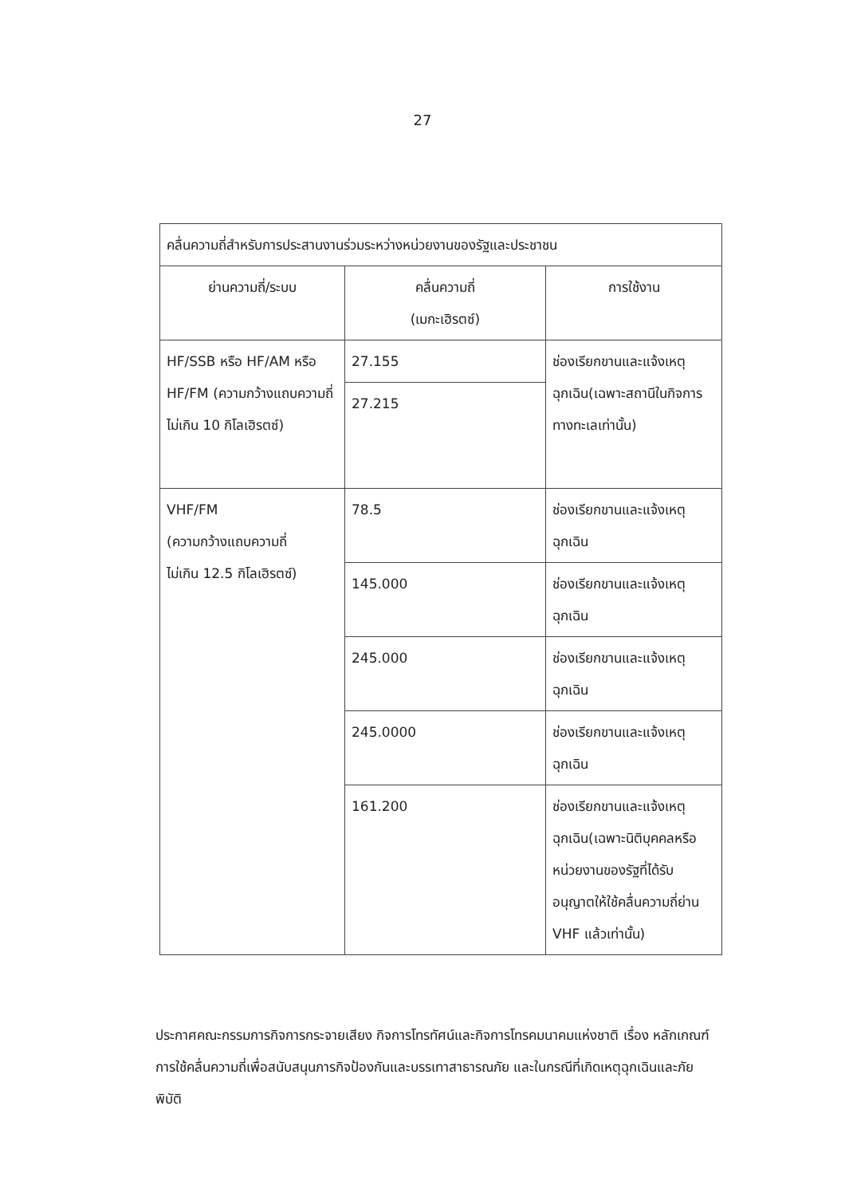27
| คลื่นความถี่สำหรับการประสานงานร่วมระหว่างหน่วยงานของรัฐและประชาชน | | |
| --- | --- | --- |
| ย่านความถี่/ระบบ | คลื่นความถี่ (เมกะเฮิรตซ์) | การใช้งาน |
| HF/SSB หรือ HF/AM หรือ HF/FM (ความกว้างแถบความถี่ไม่เกิน 10 กิโลเฮิรตซ์) | 27.155 | ช่องเรียกขานและแจ้งเหตุฉุกเฉิน(เฉพาะสถานีในกิจการทางทะเลเท่านั้น) |
| | 27.215 | |
| VHF/FM (ความกว้างแถบความถี่ ไม่เกิน 12.5 กิโลเฮิรตซ์) | 78.5 | ช่องเรียกขานและแจ้งเหตุฉุกเฉิน |
| | 145.000 | ช่องเรียกขานและแจ้งเหตุฉุกเฉิน |
| | 245.000 | ช่องเรียกขานและแจ้งเหตุฉุกเฉิน |
| | 245.0000 | ช่องเรียกขานและแจ้งเหตุฉุกเฉิน |
| | 161.200 | ช่องเรียกขานและแจ้งเหตุฉุกเฉิน(เฉพาะนิติบุคคลหรือหน่วยงานของรัฐที่ได้รับอนุญาตให้ใช้คลื่นความถี่ย่าน VHF แล้วเท่านั้น) |
ประกาศคณะกรรมการกิจการกระจายเสียง กิจการโทรทัศน์และกิจการโทรคมนาคมแห่งชาติ เรื่อง หลักเกณฑ์การใช้คลื่นความถี่เพื่อสนับสนุนภารกิจป้องกันและบรรเทาสาธารณภัย และในกรณีที่เกิดเหตุฉุกเฉินและภัยพิบัติ